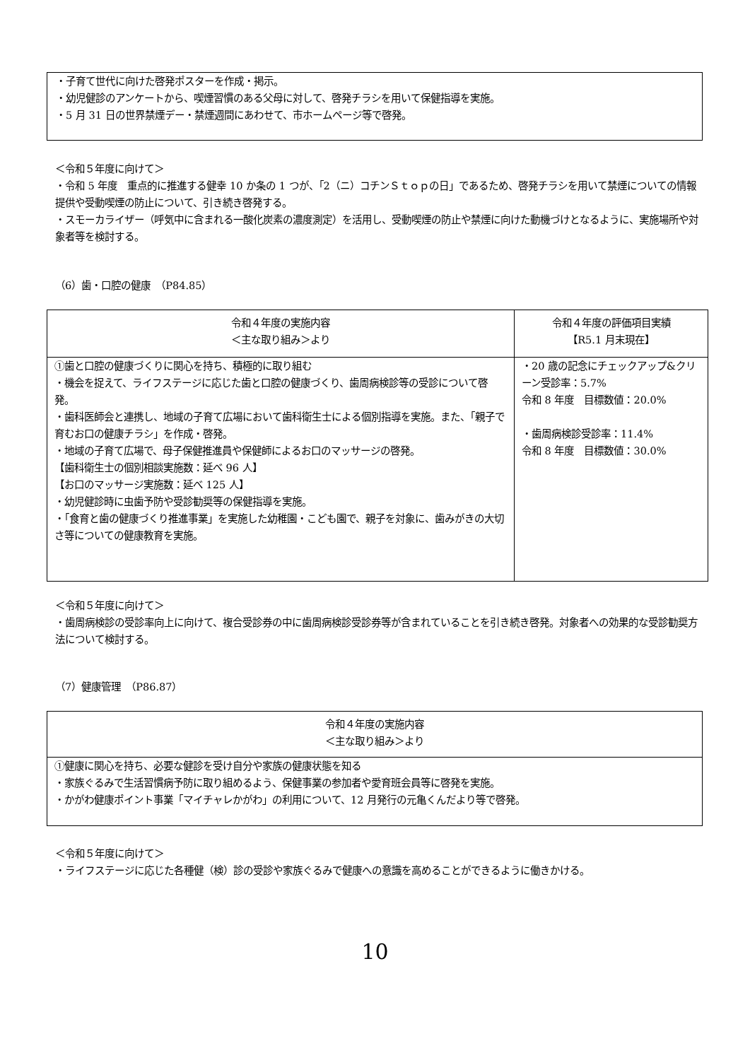・子育て世代に向けた啓発ポスターを作成・掲示。
・幼児健診のアンケートから、喫煙習慣のある父母に対して、啓発チラシを用いて保健指導を実施。
・5 月 31 日の世界禁煙デー・禁煙週間にあわせて、市ホームページ等で啓発。
＜令和５年度に向けて＞
・令和 5 年度　重点的に推進する健幸 10 か条の 1 つが、「2（ニ）コチンＳｔｏｐの日」であるため、啓発チラシを用いて禁煙についての情報提供や受動喫煙の防止について、引き続き啓発する。
・スモーカライザー（呼気中に含まれる一酸化炭素の濃度測定）を活用し、受動喫煙の防止や禁煙に向けた動機づけとなるように、実施場所や対象者等を検討する。
（6）歯・口腔の健康　（P84.85）
| 令和４年度の実施内容 ＜主な取り組み＞より | 令和４年度の評価項目実績 【R5.1 月末現在】 |
| ①歯と口腔の健康づくりに関心を持ち、積極的に取り組む ・機会を捉えて、ライフステージに応じた歯と口腔の健康づくり、歯周病検診等の受診について啓発。 ・歯科医師会と連携し、地域の子育て広場において歯科衛生士による個別指導を実施。また、「親子で育むお口の健康チラシ」を作成・啓発。 ・地域の子育て広場で、母子保健推進員や保健師によるお口のマッサージの啓発。 【歯科衛生士の個別相談実施数：延べ 96 人】 【お口のマッサージ実施数：延べ 125 人】 ・幼児健診時に虫歯予防や受診勧奨等の保健指導を実施。 ・「食育と歯の健康づくり推進事業」を実施した幼稚園・こども園で、親子を対象に、歯みがきの大切さ等についての健康教育を実施。 | ・20 歳の記念にチェックアップ&クリーン受診率：5.7% 令和 8 年度 目標数値：20.0% ・歯周病検診受診率：11.4% 令和 8 年度 目標数値：30.0% |
＜令和５年度に向けて＞
・歯周病検診の受診率向上に向けて、複合受診券の中に歯周病検診受診券等が含まれていることを引き続き啓発。対象者への効果的な受診勧奨方法について検討する。
（7）健康管理　（P86.87）
| 令和４年度の実施内容 ＜主な取り組み＞より |
| ①健康に関心を持ち、必要な健診を受け自分や家族の健康状態を知る ・家族ぐるみで生活習慣病予防に取り組めるよう、保健事業の参加者や愛育班会員等に啓発を実施。 ・かがわ健康ポイント事業「マイチャレかがわ」の利用について、12 月発行の元亀くんだより等で啓発。 |
＜令和５年度に向けて＞
・ライフステージに応じた各種健（検）診の受診や家族ぐるみで健康への意識を高めることができるように働きかける。
10